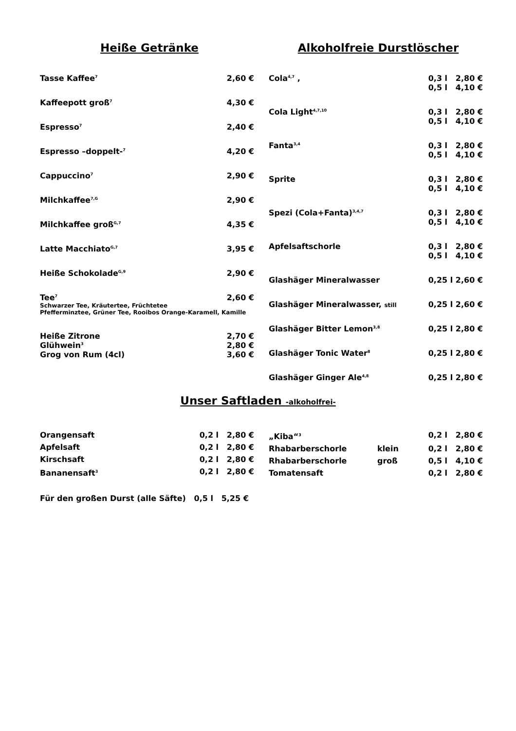Heiße Getränke
| Tasse Kaffee<sup>7</sup> | 2,60 € |
| Kaffeepott groß<sup>7</sup> | 4,30 € |
| Espresso<sup>7</sup> | 2,40 € |
| Espresso –doppelt-<sup>7</sup> | 4,20 € |
| Cappuccino<sup>7</sup> | 2,90 € |
| Milchkaffee<sup>7,G</sup> | 2,90 € |
| Milchkaffee groß<sup>G,7</sup> | 4,35 € |
| Latte Macchiato<sup>G,7</sup> | 3,95 € |
| Heiße Schokolade<sup>G,9</sup> | 2,90 € |
| Tee<sup>7</sup> | 2,60 € |
| Schwarzer Tee, Kräutertee, Früchtetee Pfefferminztee, Grüner Tee, Rooibos Orange-Karamell, Kamille | |
| Heiße Zitrone | 2,70 € |
| Glühwein<sup>3</sup> | 2,80 € |
| Grog von Rum (4cl) | 3,60 € |
Alkoholfreie Durstlöscher
| Cola<sup>4,7</sup> , | 0,3 l 2,80 € |
| | 0,5 l 4,10 € |
| Cola Light<sup>4,7,10</sup> | 0,3 l 2,80 € |
| | 0,5 l 4,10 € |
| Fanta<sup>3,4</sup> | 0,3 l 2,80 € |
| | 0,5 l 4,10 € |
| Sprite | 0,3 l 2,80 € |
| | 0,5 l 4,10 € |
| Spezi (Cola+Fanta)<sup>3,4,7</sup> | 0,3 l 2,80 € |
| | 0,5 l 4,10 € |
| Apfelsaftschorle | 0,3 l 2,80 € |
| | 0,5 l 4,10 € |
| Glashäger Mineralwasser | 0,25 l 2,60 € |
| Glashäger Mineralwasser, still | 0,25 l 2,60 € |
| Glashäger Bitter Lemon<sup>3,8</sup> | 0,25 l 2,80 € |
| Glashäger Tonic Water<sup>8</sup> | 0,25 l 2,80 € |
| Glashäger Ginger Ale<sup>4,8</sup> | 0,25 l 2,80 € |
Unser Saftladen -alkoholfrei-
| Orangensaft | 0,2 l 2,80 € |
| Apfelsaft | 0,2 l 2,80 € |
| Kirschsaft | 0,2 l 2,80 € |
| Bananensaft<sup>3</sup> | 0,2 l 2,80 € |
| „Kiba“<sup>3</sup> | | 0,2 l 2,80 € |
| Rhabarberschorle | klein | 0,2 l 2,80 € |
| Rhabarberschorle | groß | 0,5 l 4,10 € |
| Tomatensaft | | 0,2 l 2,80 € |
Für den großen Durst (alle Säfte) 0,5 l 5,25 €